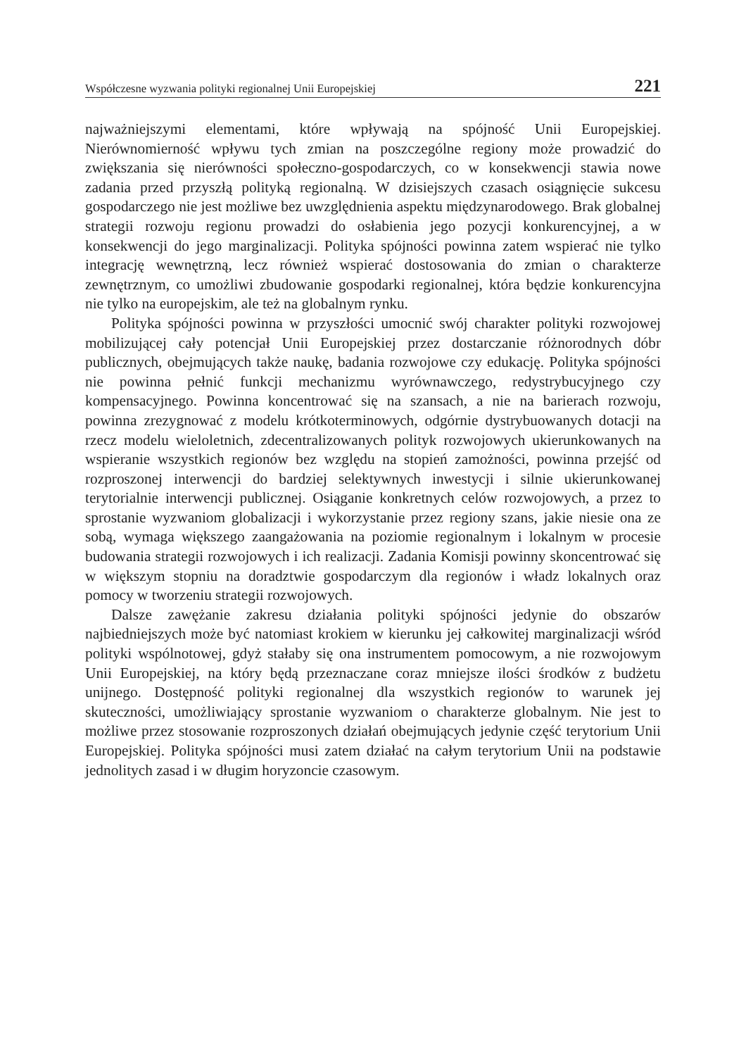Współczesne wyzwania polityki regionalnej Unii Europejskiej 221
najważniejszymi elementami, które wpływają na spójność Unii Europejskiej. Nierównomierność wpływu tych zmian na poszczególne regiony może prowadzić do zwiększania się nierówności społeczno-gospodarczych, co w konsekwencji stawia nowe zadania przed przyszłą polityką regionalną. W dzisiejszych czasach osiągnięcie sukcesu gospodarczego nie jest możliwe bez uwzględnienia aspektu międzynarodowego. Brak globalnej strategii rozwoju regionu prowadzi do osłabienia jego pozycji konkurencyjnej, a w konsekwencji do jego marginalizacji. Polityka spójności powinna zatem wspierać nie tylko integrację wewnętrzną, lecz również wspierać dostosowania do zmian o charakterze zewnętrznym, co umożliwi zbudowanie gospodarki regionalnej, która będzie konkurencyjna nie tylko na europejskim, ale też na globalnym rynku.
Polityka spójności powinna w przyszłości umocnić swój charakter polityki rozwojowej mobilizującej cały potencjał Unii Europejskiej przez dostarczanie różnorodnych dóbr publicznych, obejmujących także naukę, badania rozwojowe czy edukację. Polityka spójności nie powinna pełnić funkcji mechanizmu wyrównawczego, redystrybucyjnego czy kompensacyjnego. Powinna koncentrować się na szansach, a nie na barierach rozwoju, powinna zrezygnować z modelu krótkoterminowych, odgórnie dystrybuowanych dotacji na rzecz modelu wieloletnich, zdecentralizowanych polityk rozwojowych ukierunkowanych na wspieranie wszystkich regionów bez względu na stopień zamożności, powinna przejść od rozproszonej interwencji do bardziej selektywnych inwestycji i silnie ukierunkowanej terytorialnie interwencji publicznej. Osiąganie konkretnych celów rozwojowych, a przez to sprostanie wyzwaniom globalizacji i wykorzystanie przez regiony szans, jakie niesie ona ze sobą, wymaga większego zaangażowania na poziomie regionalnym i lokalnym w procesie budowania strategii rozwojowych i ich realizacji. Zadania Komisji powinny skoncentrować się w większym stopniu na doradztwie gospodarczym dla regionów i władz lokalnych oraz pomocy w tworzeniu strategii rozwojowych.
Dalsze zawężanie zakresu działania polityki spójności jedynie do obszarów najbiedniejszych może być natomiast krokiem w kierunku jej całkowitej marginalizacji wśród polityki wspólnotowej, gdyż stałaby się ona instrumentem pomocowym, a nie rozwojowym Unii Europejskiej, na który będą przeznaczane coraz mniejsze ilości środków z budżetu unijnego. Dostępność polityki regionalnej dla wszystkich regionów to warunek jej skuteczności, umożliwiający sprostanie wyzwaniom o charakterze globalnym. Nie jest to możliwe przez stosowanie rozproszonych działań obejmujących jedynie część terytorium Unii Europejskiej. Polityka spójności musi zatem działać na całym terytorium Unii na podstawie jednolitych zasad i w długim horyzoncie czasowym.